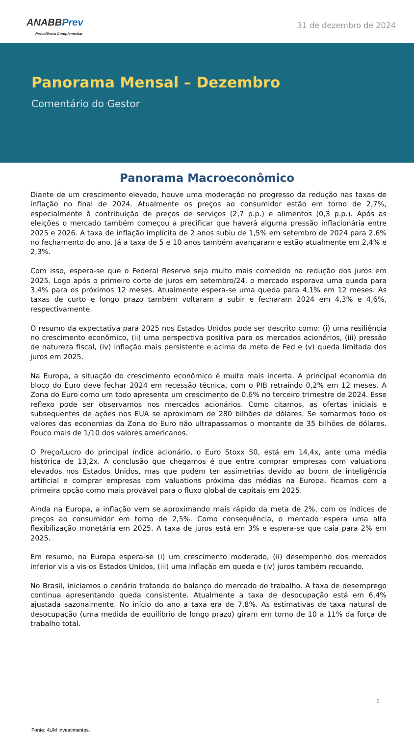ANABB Prev
Previdência Complementar
31 de dezembro de 2024
Panorama Mensal – Dezembro
Comentário do Gestor
Panorama Macroeconômico
Diante de um crescimento elevado, houve uma moderação no progresso da redução nas taxas de inflação no final de 2024. Atualmente os preços ao consumidor estão em torno de 2,7%, especialmente à contribuição de preços de serviços (2,7 p.p.) e alimentos (0,3 p.p.). Após as eleições o mercado também começou a precificar que haverá alguma pressão inflacionária entre 2025 e 2026. A taxa de inflação implícita de 2 anos subiu de 1,5% em setembro de 2024 para 2,6% no fechamento do ano. Já a taxa de 5 e 10 anos também avançaram e estão atualmente em 2,4% e 2,3%.
Com isso, espera-se que o Federal Reserve seja muito mais comedido na redução dos juros em 2025. Logo após o primeiro corte de juros em setembro/24, o mercado esperava uma queda para 3,4% para os próximos 12 meses. Atualmente espera-se uma queda para 4,1% em 12 meses. As taxas de curto e longo prazo também voltaram a subir e fecharam 2024 em 4,3% e 4,6%, respectivamente.
O resumo da expectativa para 2025 nos Estados Unidos pode ser descrito como: (i) uma resiliência no crescimento econômico, (ii) uma perspectiva positiva para os mercados acionários, (iii) pressão de natureza fiscal, (iv) inflação mais persistente e acima da meta de Fed e (v) queda limitada dos juros em 2025.
Na Europa, a situação do crescimento econômico é muito mais incerta. A principal economia do bloco do Euro deve fechar 2024 em recessão técnica, com o PIB retraindo 0,2% em 12 meses. A Zona do Euro como um todo apresenta um crescimento de 0,6% no terceiro trimestre de 2024. Esse reflexo pode ser observamos nos mercados acionários. Como citamos, as ofertas iniciais e subsequentes de ações nos EUA se aproximam de 280 bilhões de dólares. Se somarmos todo os valores das economias da Zona do Euro não ultrapassamos o montante de 35 bilhões de dólares. Pouco mais de 1/10 dos valores americanos.
O Preço/Lucro do principal índice acionário, o Euro Stoxx 50, está em 14,4x, ante uma média histórica de 13,2x. A conclusão que chegamos é que entre comprar empresas com valuations elevados nos Estados Unidos, mas que podem ter assimetrias devido ao boom de inteligência artificial e comprar empresas com valuations próxima das médias na Europa, ficamos com a primeira opção como mais provável para o fluxo global de capitais em 2025.
Ainda na Europa, a inflação vem se aproximando mais rápido da meta de 2%, com os índices de preços ao consumidor em torno de 2,5%. Como consequência, o mercado espera uma alta flexibilização monetária em 2025. A taxa de juros está em 3% e espera-se que caia para 2% em 2025.
Em resumo, na Europa espera-se (i) um crescimento moderado, (ii) desempenho dos mercados inferior vis a vis os Estados Unidos, (iii) uma inflação em queda e (iv) juros também recuando.
No Brasil, iniciamos o cenário tratando do balanço do mercado de trabalho. A taxa de desemprego continua apresentando queda consistente. Atualmente a taxa de desocupação está em 6,4% ajustada sazonalmente. No início do ano a taxa era de 7,8%. As estimativas de taxa natural de desocupação (uma medida de equilíbrio de longo prazo) giram em torno de 10 a 11% da força de trabalho total.
2
Fonte: 4UM Investimentos.